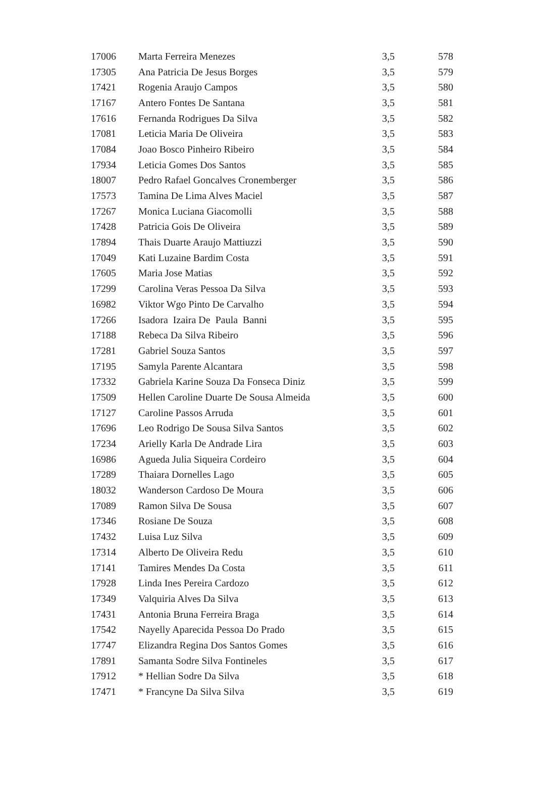| 17006 | Marta Ferreira Menezes | 3,5 | 578 |
| 17305 | Ana Patricia De Jesus Borges | 3,5 | 579 |
| 17421 | Rogenia Araujo Campos | 3,5 | 580 |
| 17167 | Antero Fontes De Santana | 3,5 | 581 |
| 17616 | Fernanda Rodrigues Da Silva | 3,5 | 582 |
| 17081 | Leticia Maria De Oliveira | 3,5 | 583 |
| 17084 | Joao Bosco Pinheiro Ribeiro | 3,5 | 584 |
| 17934 | Leticia Gomes Dos Santos | 3,5 | 585 |
| 18007 | Pedro Rafael Goncalves Cronemberger | 3,5 | 586 |
| 17573 | Tamina De Lima Alves Maciel | 3,5 | 587 |
| 17267 | Monica Luciana Giacomolli | 3,5 | 588 |
| 17428 | Patricia Gois De Oliveira | 3,5 | 589 |
| 17894 | Thais Duarte Araujo Mattiuzzi | 3,5 | 590 |
| 17049 | Kati Luzaine Bardim Costa | 3,5 | 591 |
| 17605 | Maria Jose Matias | 3,5 | 592 |
| 17299 | Carolina Veras Pessoa Da Silva | 3,5 | 593 |
| 16982 | Viktor Wgo Pinto De Carvalho | 3,5 | 594 |
| 17266 | Isadora Izaira De Paula Banni | 3,5 | 595 |
| 17188 | Rebeca Da Silva Ribeiro | 3,5 | 596 |
| 17281 | Gabriel Souza Santos | 3,5 | 597 |
| 17195 | Samyla Parente Alcantara | 3,5 | 598 |
| 17332 | Gabriela Karine Souza Da Fonseca Diniz | 3,5 | 599 |
| 17509 | Hellen Caroline Duarte De Sousa Almeida | 3,5 | 600 |
| 17127 | Caroline Passos Arruda | 3,5 | 601 |
| 17696 | Leo Rodrigo De Sousa Silva Santos | 3,5 | 602 |
| 17234 | Arielly Karla De Andrade Lira | 3,5 | 603 |
| 16986 | Agueda Julia Siqueira Cordeiro | 3,5 | 604 |
| 17289 | Thaiara Dornelles Lago | 3,5 | 605 |
| 18032 | Wanderson Cardoso De Moura | 3,5 | 606 |
| 17089 | Ramon Silva De Sousa | 3,5 | 607 |
| 17346 | Rosiane De Souza | 3,5 | 608 |
| 17432 | Luisa Luz Silva | 3,5 | 609 |
| 17314 | Alberto De Oliveira Redu | 3,5 | 610 |
| 17141 | Tamires Mendes Da Costa | 3,5 | 611 |
| 17928 | Linda Ines Pereira Cardozo | 3,5 | 612 |
| 17349 | Valquiria Alves Da Silva | 3,5 | 613 |
| 17431 | Antonia Bruna Ferreira Braga | 3,5 | 614 |
| 17542 | Nayelly Aparecida Pessoa Do Prado | 3,5 | 615 |
| 17747 | Elizandra Regina Dos Santos Gomes | 3,5 | 616 |
| 17891 | Samanta Sodre Silva Fontineles | 3,5 | 617 |
| 17912 | * Hellian Sodre Da Silva | 3,5 | 618 |
| 17471 | * Francyne Da Silva Silva | 3,5 | 619 |